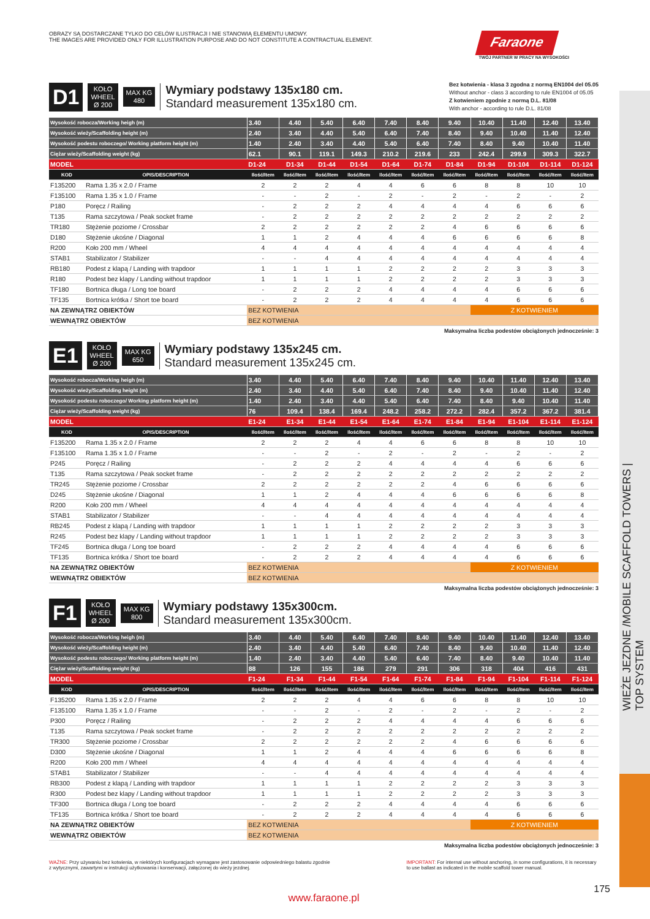WIEŻE JEZDNE /MOBILE SCAFFOLD TOWERS | TOP SYSTEM
OBRAZY SĄ DOSTARCZANE TYLKO DO CELÓW ILUSTRACJI I NIE STANOWIĄ ELEMENTU UMOWY.
THE IMAGES ARE PROVIDED ONLY FOR ILLUSTRATION PURPOSE AND DO NOT CONSTITUTE A CONTRACTUAL ELEMENT.
Faraone
TWÓJ PARTNER W PRACY NA WYSOKOŚCI
D1
KOŁO
WHEEL
Ø 200
MAX KG
480
Wymiary podstawy 135x180 cm.
Standard measurement 135x180 cm.
Bez kotwienia - klasa 3 zgodna z normą EN1004 del 05.05
Without anchor - class 3 according to rule EN1004 of 05.05
Z kotwieniem zgodnie z normą D.L. 81/08
With anchor - according to rule D.L. 81/08
| Wysokość robocza/Working heigh (m) | | 3.40 | 4.40 | 5.40 | 6.40 | 7.40 | 8.40 | 9.40 | 10.40 | 11.40 | 12.40 | 13.40 |
| Wysokość wieży/Scaffolding height (m) | | 2.40 | 3.40 | 4.40 | 5.40 | 6.40 | 7.40 | 8.40 | 9.40 | 10.40 | 11.40 | 12.40 |
| Wysokość podestu roboczego/ Working platform height (m) | | 1.40 | 2.40 | 3.40 | 4.40 | 5.40 | 6.40 | 7.40 | 8.40 | 9.40 | 10.40 | 11.40 |
| Ciężar wieży/Scaffolding weight (kg) | | 62.1 | 90.1 | 119.1 | 149.3 | 210.2 | 219.6 | 233 | 242.4 | 299.9 | 309.3 | 322.7 |
| MODEL | | D1-24 | D1-34 | D1-44 | D1-54 | D1-64 | D1-74 | D1-84 | D1-94 | D1-104 | D1-114 | D1-124 |
| KOD | OPIS/DESCRIPTION | Ilość/Item | Ilość/Item | Ilość/Item | Ilość/Item | Ilość/Item | Ilość/Item | Ilość/Item | Ilość/Item | Ilość/Item | Ilość/Item | Ilość/Item |
| F135200 | Rama 1.35 x 2.0 / Frame | 2 | 2 | 2 | 4 | 4 | 6 | 6 | 8 | 8 | 10 | 10 |
| F135100 | Rama 1.35 x 1.0 / Frame | - | - | 2 | - | 2 | - | 2 | - | 2 | - | 2 |
| P180 | Poręcz / Railing | - | 2 | 2 | 2 | 4 | 4 | 4 | 4 | 6 | 6 | 6 |
| T135 | Rama szczytowa / Peak socket frame | - | 2 | 2 | 2 | 2 | 2 | 2 | 2 | 2 | 2 | 2 |
| TR180 | Stężenie poziome / Crossbar | 2 | 2 | 2 | 2 | 2 | 2 | 4 | 6 | 6 | 6 | 6 |
| D180 | Stężenie ukośne / Diagonal | 1 | 1 | 2 | 4 | 4 | 4 | 6 | 6 | 6 | 6 | 8 |
| R200 | Koło 200 mm / Wheel | 4 | 4 | 4 | 4 | 4 | 4 | 4 | 4 | 4 | 4 | 4 |
| STAB1 | Stabilizator / Stabilizer | - | - | 4 | 4 | 4 | 4 | 4 | 4 | 4 | 4 | 4 |
| RB180 | Podest z klapą / Landing with trapdoor | 1 | 1 | 1 | 1 | 2 | 2 | 2 | 2 | 3 | 3 | 3 |
| R180 | Podest bez klapy / Landing without trapdoor | 1 | 1 | 1 | 1 | 2 | 2 | 2 | 2 | 3 | 3 | 3 |
| TF180 | Bortnica długa / Long toe board | - | 2 | 2 | 2 | 4 | 4 | 4 | 4 | 6 | 6 | 6 |
| TF135 | Bortnica krótka / Short toe board | - | 2 | 2 | 2 | 4 | 4 | 4 | 4 | 6 | 6 | 6 |
| NA ZEWNĄTRZ OBIEKTÓW | | BEZ KOTWIENIA | | | | | | | Z KOTWIENIEM | | | |
| WEWNĄTRZ OBIEKTÓW | | BEZ KOTWIENIA | | | | | | | | | | |
Maksymalna liczba podestów obciążonych jednocześnie: 3
E1
KOŁO
WHEEL
Ø 200
MAX KG
650
Wymiary podstawy 135x245 cm.
Standard measurement 135x245 cm.
| Wysokość robocza/Working heigh (m) | | 3.40 | 4.40 | 5.40 | 6.40 | 7.40 | 8.40 | 9.40 | 10.40 | 11.40 | 12.40 | 13.40 |
| Wysokość wieży/Scaffolding height (m) | | 2.40 | 3.40 | 4.40 | 5.40 | 6.40 | 7.40 | 8.40 | 9.40 | 10.40 | 11.40 | 12.40 |
| Wysokość podestu roboczego/ Working platform height (m) | | 1.40 | 2.40 | 3.40 | 4.40 | 5.40 | 6.40 | 7.40 | 8.40 | 9.40 | 10.40 | 11.40 |
| Ciężar wieży/Scaffolding weight (kg) | | 76 | 109.4 | 138.4 | 169.4 | 248.2 | 258.2 | 272.2 | 282.4 | 357.2 | 367.2 | 381.4 |
| MODEL | | E1-24 | E1-34 | E1-44 | E1-54 | E1-64 | E1-74 | E1-84 | E1-94 | E1-104 | E1-114 | E1-124 |
| KOD | OPIS/DESCRIPTION | Ilość/Item | Ilość/Item | Ilość/Item | Ilość/Item | Ilość/Item | Ilość/Item | Ilość/Item | Ilość/Item | Ilość/Item | Ilość/Item | Ilość/Item |
| F135200 | Rama 1.35 x 2.0 / Frame | 2 | 2 | 2 | 4 | 4 | 6 | 6 | 8 | 8 | 10 | 10 |
| F135100 | Rama 1.35 x 1.0 / Frame | - | - | 2 | - | 2 | - | 2 | - | 2 | - | 2 |
| P245 | Poręcz / Railing | - | 2 | 2 | 2 | 4 | 4 | 4 | 4 | 6 | 6 | 6 |
| T135 | Rama szczytowa / Peak socket frame | - | 2 | 2 | 2 | 2 | 2 | 2 | 2 | 2 | 2 | 2 |
| TR245 | Stężenie poziome / Crossbar | 2 | 2 | 2 | 2 | 2 | 2 | 4 | 6 | 6 | 6 | 6 |
| D245 | Stężenie ukośne / Diagonal | 1 | 1 | 2 | 4 | 4 | 4 | 6 | 6 | 6 | 6 | 8 |
| R200 | Koło 200 mm / Wheel | 4 | 4 | 4 | 4 | 4 | 4 | 4 | 4 | 4 | 4 | 4 |
| STAB1 | Stabilizator / Stabilizer | - | - | 4 | 4 | 4 | 4 | 4 | 4 | 4 | 4 | 4 |
| RB245 | Podest z klapą / Landing with trapdoor | 1 | 1 | 1 | 1 | 2 | 2 | 2 | 2 | 3 | 3 | 3 |
| R245 | Podest bez klapy / Landing without trapdoor | 1 | 1 | 1 | 1 | 2 | 2 | 2 | 2 | 3 | 3 | 3 |
| TF245 | Bortnica długa / Long toe board | - | 2 | 2 | 2 | 4 | 4 | 4 | 4 | 6 | 6 | 6 |
| TF135 | Bortnica krótka / Short toe board | - | 2 | 2 | 2 | 4 | 4 | 4 | 4 | 6 | 6 | 6 |
| NA ZEWNĄTRZ OBIEKTÓW | | BEZ KOTWIENIA | | | | | | | Z KOTWIENIEM | | | |
| WEWNĄTRZ OBIEKTÓW | | BEZ KOTWIENIA | | | | | | | | | | |
Maksymalna liczba podestów obciążonych jednocześnie: 3
F1
KOŁO
WHEEL
Ø 200
MAX KG
800
Wymiary podstawy 135x300cm.
Standard measurement 135x300cm.
| Wysokość robocza/Working heigh (m) | | 3.40 | 4.40 | 5.40 | 6.40 | 7.40 | 8.40 | 9.40 | 10.40 | 11.40 | 12.40 | 13.40 |
| Wysokość wieży/Scaffolding height (m) | | 2.40 | 3.40 | 4.40 | 5.40 | 6.40 | 7.40 | 8.40 | 9.40 | 10.40 | 11.40 | 12.40 |
| Wysokość podestu roboczego/ Working platform height (m) | | 1.40 | 2.40 | 3.40 | 4.40 | 5.40 | 6.40 | 7.40 | 8.40 | 9.40 | 10.40 | 11.40 |
| Ciężar wieży/Scaffolding weight (kg) | | 88 | 126 | 155 | 186 | 279 | 291 | 306 | 318 | 404 | 416 | 431 |
| MODEL | | F1-24 | F1-34 | F1-44 | F1-54 | F1-64 | F1-74 | F1-84 | F1-94 | F1-104 | F1-114 | F1-124 |
| KOD | OPIS/DESCRIPTION | Ilość/Item | Ilość/Item | Ilość/Item | Ilość/Item | Ilość/Item | Ilość/Item | Ilość/Item | Ilość/Item | Ilość/Item | Ilość/Item | Ilość/Item |
| F135200 | Rama 1.35 x 2.0 / Frame | 2 | 2 | 2 | 4 | 4 | 6 | 6 | 8 | 8 | 10 | 10 |
| F135100 | Rama 1.35 x 1.0 / Frame | - | - | 2 | - | 2 | - | 2 | - | 2 | - | 2 |
| P300 | Poręcz / Railing | - | 2 | 2 | 2 | 4 | 4 | 4 | 4 | 6 | 6 | 6 |
| T135 | Rama szczytowa / Peak socket frame | - | 2 | 2 | 2 | 2 | 2 | 2 | 2 | 2 | 2 | 2 |
| TR300 | Stężenie poziome / Crossbar | 2 | 2 | 2 | 2 | 2 | 2 | 4 | 6 | 6 | 6 | 6 |
| D300 | Stężenie ukośne / Diagonal | 1 | 1 | 2 | 4 | 4 | 4 | 6 | 6 | 6 | 6 | 8 |
| R200 | Koło 200 mm / Wheel | 4 | 4 | 4 | 4 | 4 | 4 | 4 | 4 | 4 | 4 | 4 |
| STAB1 | Stabilizator / Stabilizer | - | - | 4 | 4 | 4 | 4 | 4 | 4 | 4 | 4 | 4 |
| RB300 | Podest z klapą / Landing with trapdoor | 1 | 1 | 1 | 1 | 2 | 2 | 2 | 2 | 3 | 3 | 3 |
| R300 | Podest bez klapy / Landing without trapdoor | 1 | 1 | 1 | 1 | 2 | 2 | 2 | 2 | 3 | 3 | 3 |
| TF300 | Bortnica długa / Long toe board | - | 2 | 2 | 2 | 4 | 4 | 4 | 4 | 6 | 6 | 6 |
| TF135 | Bortnica krótka / Short toe board | - | 2 | 2 | 2 | 4 | 4 | 4 | 4 | 6 | 6 | 6 |
| NA ZEWNĄTRZ OBIEKTÓW | | BEZ KOTWIENIA | | | | | | | Z KOTWIENIEM | | | |
| WEWNĄTRZ OBIEKTÓW | | BEZ KOTWIENIA | | | | | | | | | | |
Maksymalna liczba podestów obciążonych jednocześnie: 3
WAŻNE: Przy używaniu bez kotwienia, w niektórych konfiguracjach wymagane jest zastosowanie odpowiedniego balastu zgodnie z wytycznymi, zawartymi w instrukcji użytkowania i konserwacji, załączonej do wieży jezdnej.
IMPORTANT: For internal use without anchoring, in some configurations, it is necessary to use ballast as indicated in the mobile scaffold tower manual.
www.faraone.pl
175